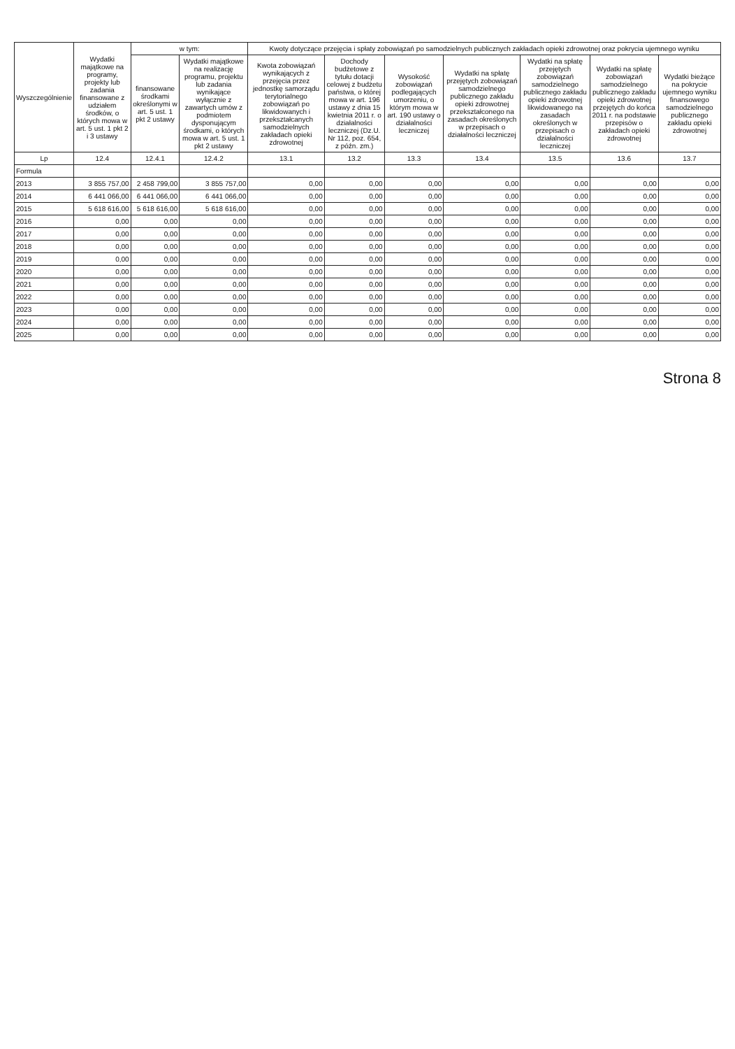| Wyszczególnienie | Wydatki majątkowe na programy, projekty lub zadania finansowane z udziałem środków, o których mowa w art. 5 ust. 1 pkt 2 i 3 ustawy | w tym: | | Kwoty dotyczące przejęcia i spłaty zobowiązań po samodzielnych publicznych zakładach opieki zdrowotnej oraz pokrycia ujemnego wyniku | | | | | | |
| --- | --- | --- | --- | --- | --- | --- | --- | --- | --- | --- |
| | | finansowane środkami określonymi w art. 5 ust. 1 pkt 2 ustawy | Wydatki majątkowe na realizację programu, projektu lub zadania wynikające wyłącznie z zawartych umów z podmiotem dysponującym środkami, o których mowa w art. 5 ust. 1 pkt 2 ustawy | Kwota zobowiązań wynikających z przejęcia przez jednostkę samorządu terytorialnego zobowiązań po likwidowanych i przekształcanych samodzielnych zakładach opieki zdrowotnej | Dochody budżetowe z tytułu dotacji celowej z budżetu państwa, o której mowa w art. 196 ustawy z dnia 15 kwietnia 2011 r. o działalności leczniczej (Dz.U. Nr 112, poz. 654, z późn. zm.) | Wysokość zobowiązań podlegających umorzeniu, o którym mowa w art. 190 ustawy o działalności leczniczej | Wydatki na spłatę przejętych zobowiązań samodzielnego publicznego zakładu opieki zdrowotnej przekształconego na zasadach określonych w przepisach o działalności leczniczej | Wydatki na spłatę przejętych zobowiązań samodzielnego publicznego zakładu opieki zdrowotnej likwidowanego na zasadach określonych w przepisach o działalności leczniczej | Wydatki na spłatę zobowiązań samodzielnego publicznego zakładu opieki zdrowotnej przejętych do końca 2011 r. na podstawie przepisów o zakładach opieki zdrowotnej | Wydatki bieżące na pokrycie ujemnego wyniku finansowego samodzielnego publicznego zakładu opieki zdrowotnej |
| Lp | 12.4 | 12.4.1 | 12.4.2 | 13.1 | 13.2 | 13.3 | 13.4 | 13.5 | 13.6 | 13.7 |
| Formula | | | | | | | | | | |
| 2013 | 3 855 757,00 | 2 458 799,00 | 3 855 757,00 | 0,00 | 0,00 | 0,00 | 0,00 | 0,00 | 0,00 | 0,00 |
| 2014 | 6 441 066,00 | 6 441 066,00 | 6 441 066,00 | 0,00 | 0,00 | 0,00 | 0,00 | 0,00 | 0,00 | 0,00 |
| 2015 | 5 618 616,00 | 5 618 616,00 | 5 618 616,00 | 0,00 | 0,00 | 0,00 | 0,00 | 0,00 | 0,00 | 0,00 |
| 2016 | 0,00 | 0,00 | 0,00 | 0,00 | 0,00 | 0,00 | 0,00 | 0,00 | 0,00 | 0,00 |
| 2017 | 0,00 | 0,00 | 0,00 | 0,00 | 0,00 | 0,00 | 0,00 | 0,00 | 0,00 | 0,00 |
| 2018 | 0,00 | 0,00 | 0,00 | 0,00 | 0,00 | 0,00 | 0,00 | 0,00 | 0,00 | 0,00 |
| 2019 | 0,00 | 0,00 | 0,00 | 0,00 | 0,00 | 0,00 | 0,00 | 0,00 | 0,00 | 0,00 |
| 2020 | 0,00 | 0,00 | 0,00 | 0,00 | 0,00 | 0,00 | 0,00 | 0,00 | 0,00 | 0,00 |
| 2021 | 0,00 | 0,00 | 0,00 | 0,00 | 0,00 | 0,00 | 0,00 | 0,00 | 0,00 | 0,00 |
| 2022 | 0,00 | 0,00 | 0,00 | 0,00 | 0,00 | 0,00 | 0,00 | 0,00 | 0,00 | 0,00 |
| 2023 | 0,00 | 0,00 | 0,00 | 0,00 | 0,00 | 0,00 | 0,00 | 0,00 | 0,00 | 0,00 |
| 2024 | 0,00 | 0,00 | 0,00 | 0,00 | 0,00 | 0,00 | 0,00 | 0,00 | 0,00 | 0,00 |
| 2025 | 0,00 | 0,00 | 0,00 | 0,00 | 0,00 | 0,00 | 0,00 | 0,00 | 0,00 | 0,00 |
Strona 8